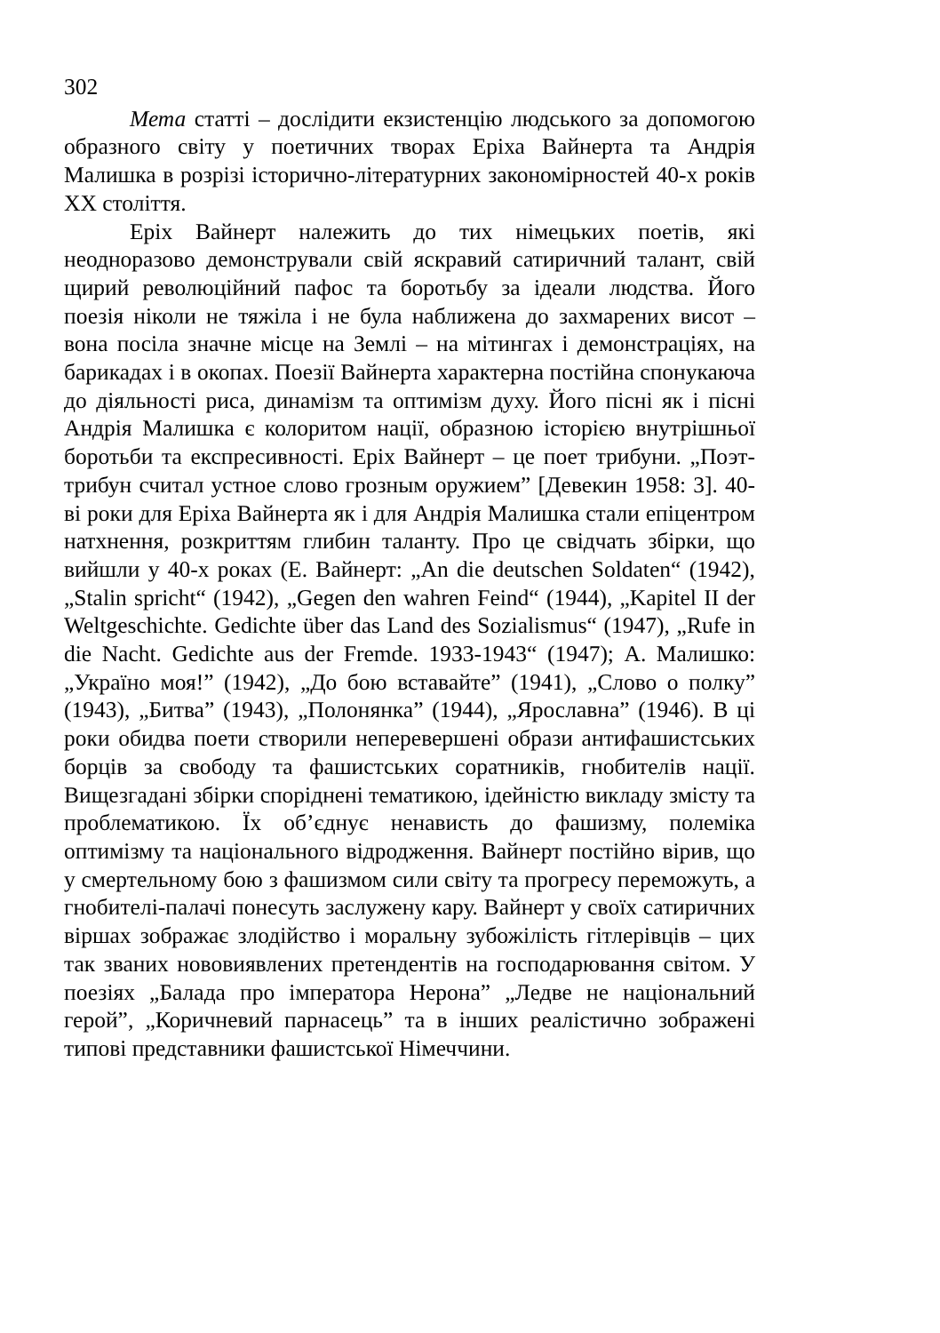302
Мета статті – дослідити екзистенцію людського за допомогою образного світу у поетичних творах Еріха Вайнерта та Андрія Малишка в розрізі історично-літературних закономірностей 40-х років ХХ століття.
Еріх Вайнерт належить до тих німецьких поетів, які неодноразово демонстрували свій яскравий сатиричний талант, свій щирий революційний пафос та боротьбу за ідеали людства. Його поезія ніколи не тяжіла і не була наближена до захмарених висот – вона посіла значне місце на Землі – на мітингах і демонстраціях, на барикадах і в окопах. Поезії Вайнерта характерна постійна спонукаюча до діяльності риса, динамізм та оптимізм духу. Його пісні як і пісні Андрія Малишка є колоритом нації, образною історією внутрішньої боротьби та експресивності. Еріх Вайнерт – це поет трибуни. „Поэт-трибун считал устное слово грозным оружием” [Девекин 1958: 3]. 40-ві роки для Еріха Вайнерта як і для Андрія Малишка стали епіцентром натхнення, розкриттям глибин таланту. Про це свідчать збірки, що вийшли у 40-х роках (Е. Вайнерт: „An die deutschen Soldaten“ (1942), „Stalin spricht“ (1942), „Gegen den wahren Feind“ (1944), „Kapitel II der Weltgeschichte. Gedichte über das Land des Sozialismus“ (1947), „Rufe in die Nacht. Gedichte aus der Fremde. 1933-1943“ (1947); А. Малишко: „Україно моя!” (1942), „До бою вставайте” (1941), „Слово о полку” (1943), „Битва” (1943), „Полонянка” (1944), „Ярославна” (1946). В ці роки обидва поети створили неперевершені образи антифашистських борців за свободу та фашистських соратників, гнобителів нації. Вищезгадані збірки споріднені тематикою, ідейністю викладу змісту та проблематикою. Їх об’єднує ненависть до фашизму, полеміка оптимізму та національного відродження. Вайнерт постійно вірив, що у смертельному бою з фашизмом сили світу та прогресу переможуть, а гнобителі-палачі понесуть заслужену кару. Вайнерт у своїх сатиричних віршах зображає злодійство і моральну зубожілість гітлерівців – цих так званих нововиявлених претендентів на господарювання світом. У поезіях „Балада про імператора Нерона” „Ледве не національний герой”, „Коричневий парнасець” та в інших реалістично зображені типові представники фашистської Німеччини.